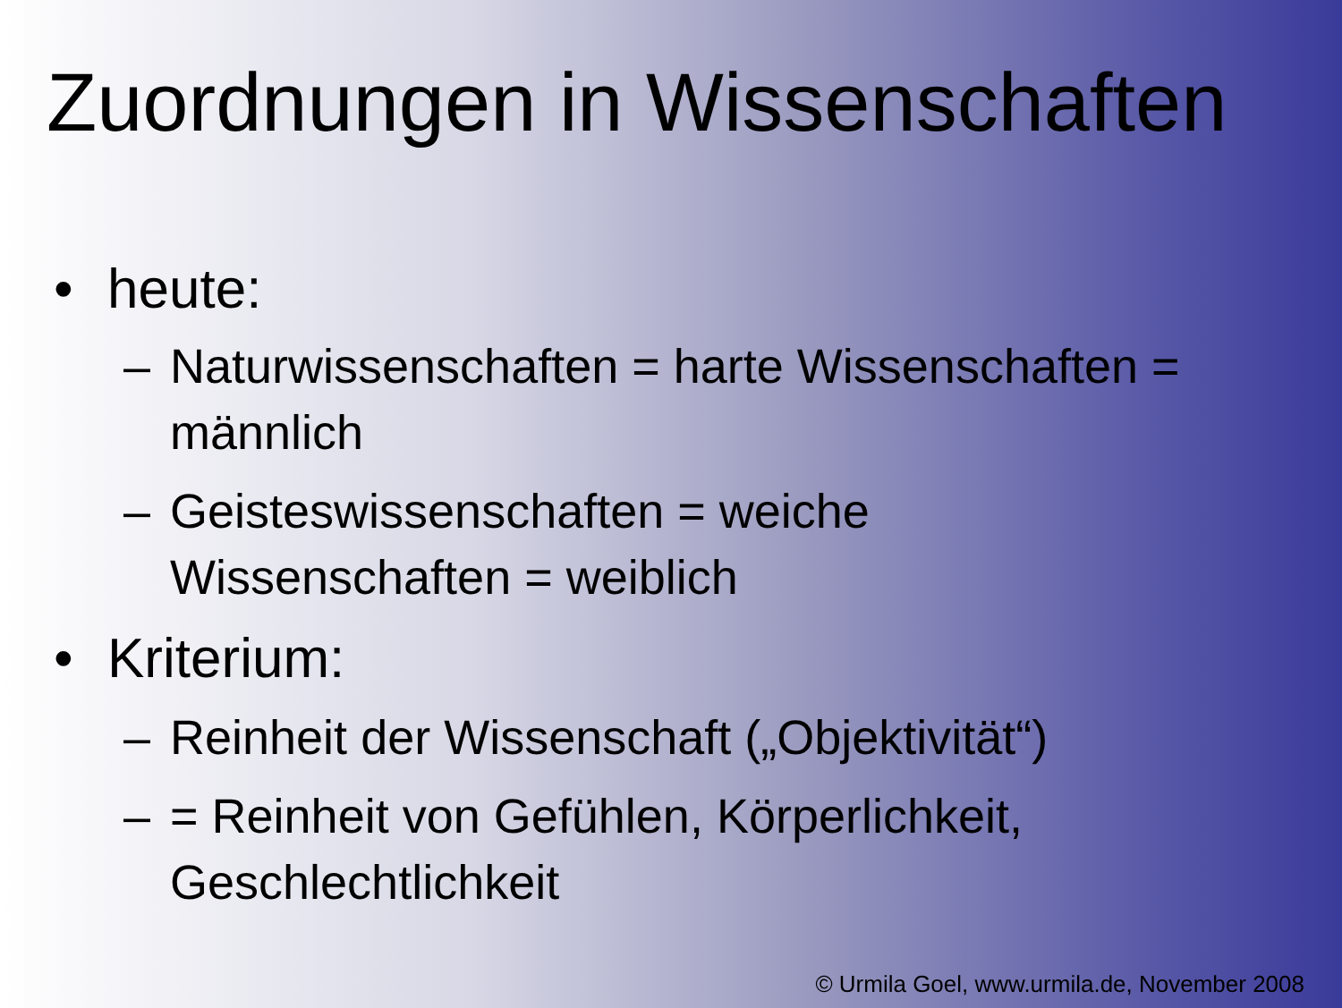Zuordnungen in Wissenschaften
• heute:
– Naturwissenschaften = harte Wissenschaften = männlich
– Geisteswissenschaften = weiche Wissenschaften = weiblich
• Kriterium:
– Reinheit der Wissenschaft („Objektivität“)
– = Reinheit von Gefühlen, Körperlichkeit, Geschlechtlichkeit
© Urmila Goel, www.urmila.de, November 2008